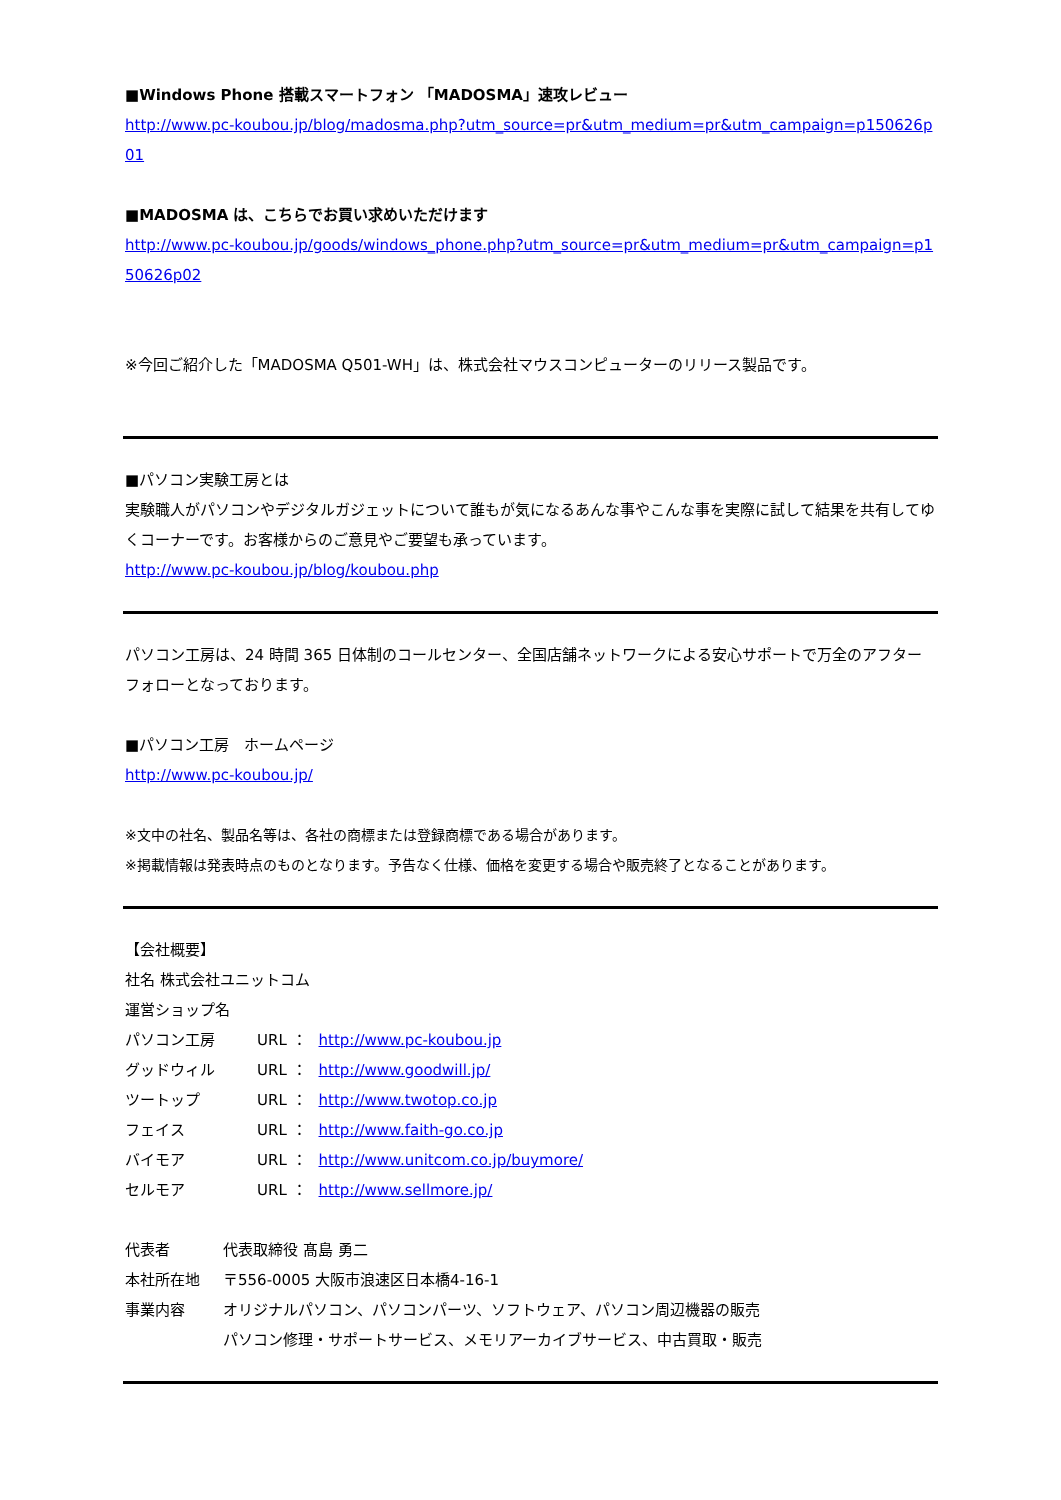■Windows Phone 搭載スマートフォン 「MADOSMA」速攻レビュー
http://www.pc-koubou.jp/blog/madosma.php?utm_source=pr&utm_medium=pr&utm_campaign=p150626p01
■MADOSMA は、こちらでお買い求めいただけます
http://www.pc-koubou.jp/goods/windows_phone.php?utm_source=pr&utm_medium=pr&utm_campaign=p150626p02
※今回ご紹介した「MADOSMA Q501-WH」は、株式会社マウスコンピューターのリリース製品です。
■パソコン実験工房とは
実験職人がパソコンやデジタルガジェットについて誰もが気になるあんな事やこんな事を実際に試して結果を共有してゆくコーナーです。お客様からのご意見やご要望も承っています。
http://www.pc-koubou.jp/blog/koubou.php
パソコン工房は、24 時間 365 日体制のコールセンター、全国店舗ネットワークによる安心サポートで万全のアフターフォローとなっております。
■パソコン工房　ホームページ
http://www.pc-koubou.jp/
※文中の社名、製品名等は、各社の商標または登録商標である場合があります。
※掲載情報は発表時点のものとなります。予告なく仕様、価格を変更する場合や販売終了となることがあります。
【会社概要】
社名 株式会社ユニットコム
運営ショップ名
| パソコン工房 | URL ： | http://www.pc-koubou.jp |
| グッドウィル | URL ： | http://www.goodwill.jp/ |
| ツートップ | URL ： | http://www.twotop.co.jp |
| フェイス | URL ： | http://www.faith-go.co.jp |
| バイモア | URL ： | http://www.unitcom.co.jp/buymore/ |
| セルモア | URL ： | http://www.sellmore.jp/ |
| 代表者 | 代表取締役 髙島 勇二 |
| 本社所在地 | 〒556-0005 大阪市浪速区日本橋4-16-1 |
| 事業内容 | オリジナルパソコン、パソコンパーツ、ソフトウェア、パソコン周辺機器の販売 パソコン修理・サポートサービス、メモリアーカイブサービス、中古買取・販売 |